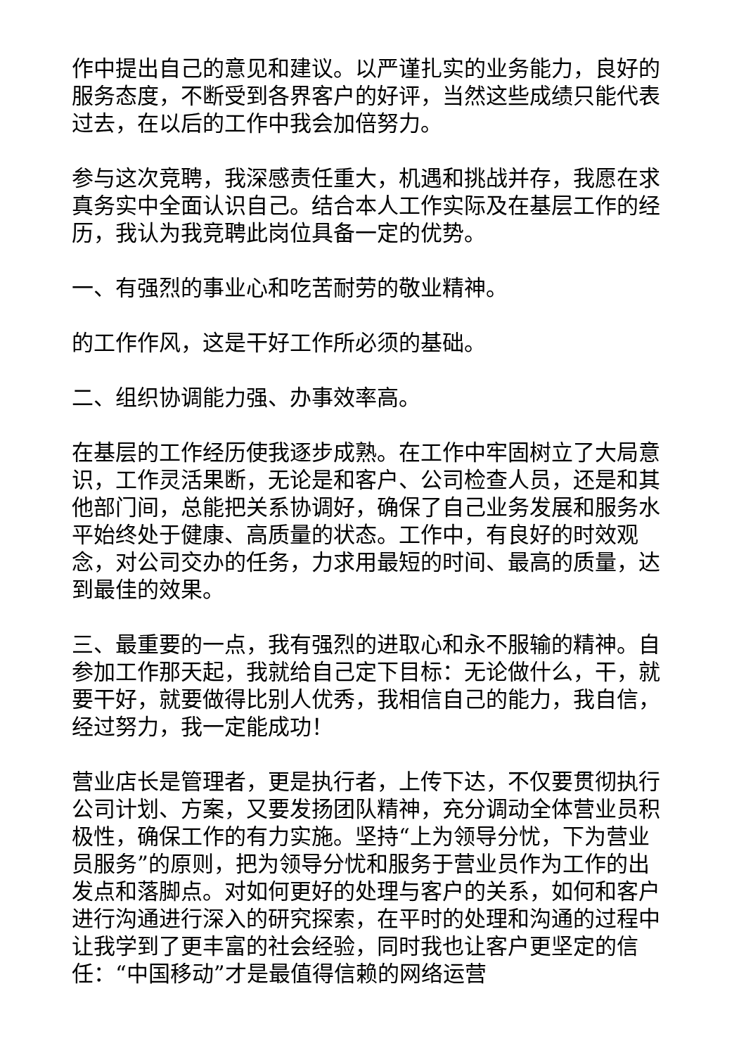作中提出自己的意见和建议。以严谨扎实的业务能力，良好的服务态度，不断受到各界客户的好评，当然这些成绩只能代表过去，在以后的工作中我会加倍努力。
参与这次竞聘，我深感责任重大，机遇和挑战并存，我愿在求真务实中全面认识自己。结合本人工作实际及在基层工作的经历，我认为我竞聘此岗位具备一定的优势。
一、有强烈的事业心和吃苦耐劳的敬业精神。
的工作作风，这是干好工作所必须的基础。
二、组织协调能力强、办事效率高。
在基层的工作经历使我逐步成熟。在工作中牢固树立了大局意识，工作灵活果断，无论是和客户、公司检查人员，还是和其他部门间，总能把关系协调好，确保了自己业务发展和服务水平始终处于健康、高质量的状态。工作中，有良好的时效观念，对公司交办的任务，力求用最短的时间、最高的质量，达到最佳的效果。
三、最重要的一点，我有强烈的进取心和永不服输的精神。自参加工作那天起，我就给自己定下目标：无论做什么，干，就要干好，就要做得比别人优秀，我相信自己的能力，我自信，经过努力，我一定能成功！
营业店长是管理者，更是执行者，上传下达，不仅要贯彻执行公司计划、方案，又要发扬团队精神，充分调动全体营业员积极性，确保工作的有力实施。坚持“上为领导分忧，下为营业员服务”的原则，把为领导分忧和服务于营业员作为工作的出发点和落脚点。对如何更好的处理与客户的关系，如何和客户进行沟通进行深入的研究探索，在平时的处理和沟通的过程中让我学到了更丰富的社会经验，同时我也让客户更坚定的信任：“中国移动”才是最值得信赖的网络运营